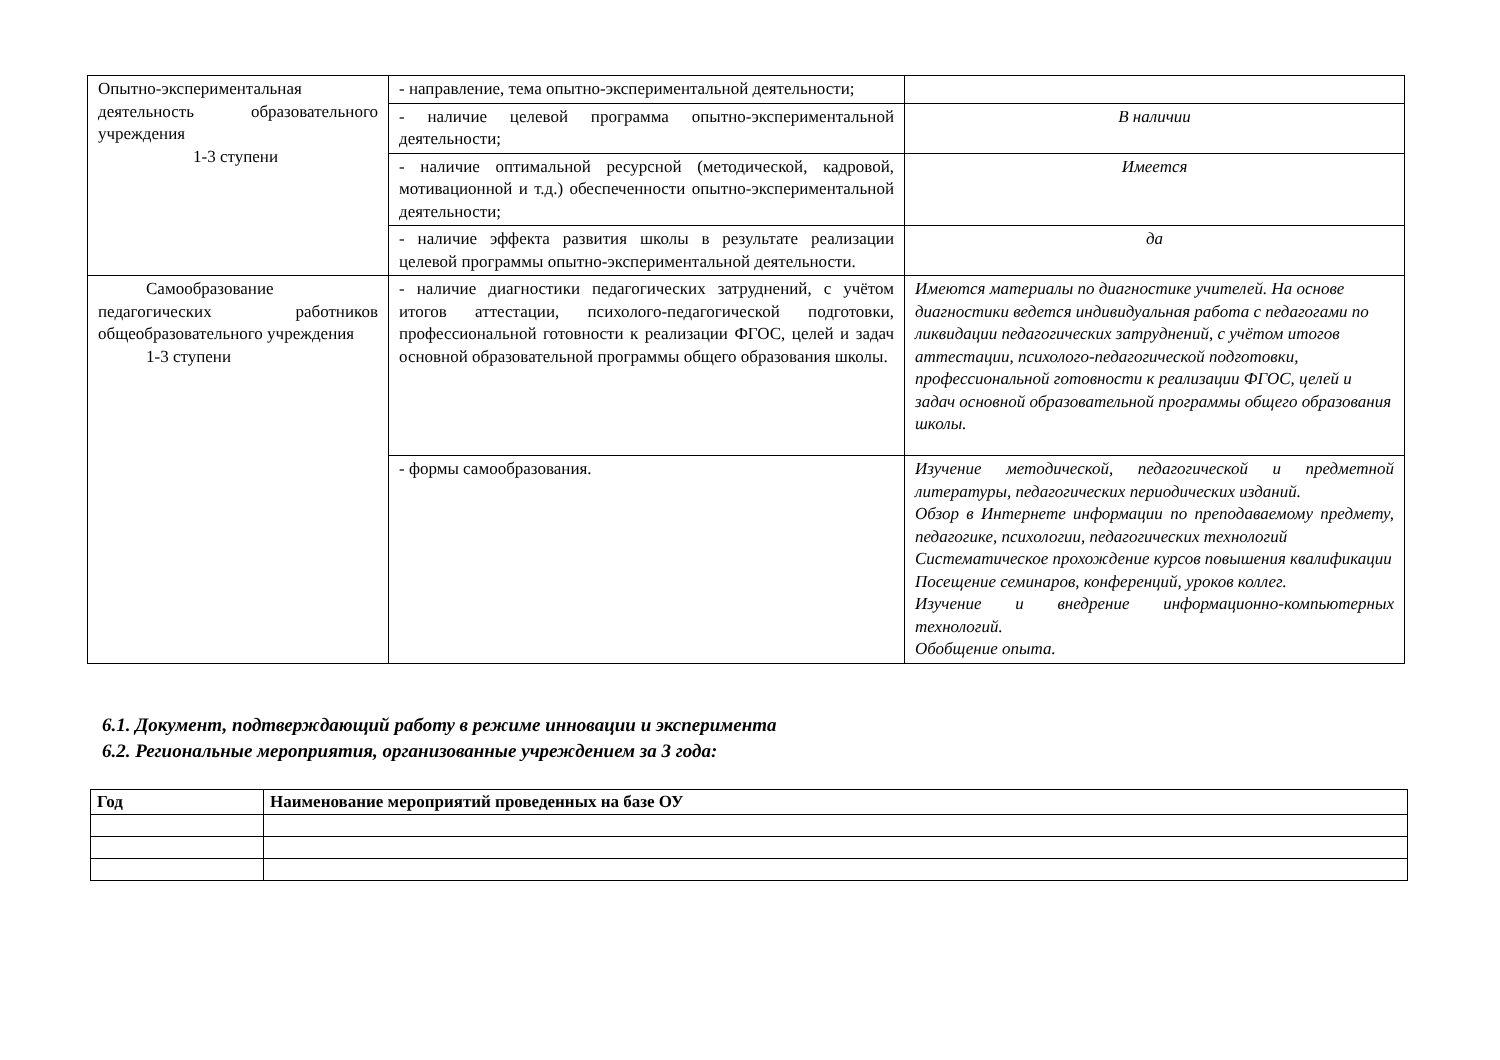| Опытно-экспериментальная деятельность образовательного учреждения 1-3 ступени | - направление, тема опытно-экспериментальной деятельности; | |
| | - наличие целевой программа опытно-экспериментальной деятельности; | В наличии |
| | - наличие оптимальной ресурсной (методической, кадровой, мотивационной и т.д.) обеспеченности опытно-экспериментальной деятельности; | Имеется |
| | - наличие эффекта развития школы в результате реализации целевой программы опытно-экспериментальной деятельности. | да |
| Самообразование педагогических работников общеобразовательного учреждения 1-3 ступени | - наличие диагностики педагогических затруднений, с учётом итогов аттестации, психолого-педагогической подготовки, профессиональной готовности к реализации ФГОС, целей и задач основной образовательной программы общего образования школы. | Имеются материалы по диагностике учителей. На основе диагностики ведется индивидуальная работа с педагогами по ликвидации педагогических затруднений, с учётом итогов аттестации, психолого-педагогической подготовки, профессиональной готовности к реализации ФГОС, целей и задач основной образовательной программы общего образования школы. |
| | - формы самообразования. | Изучение методической, педагогической и предметной литературы, педагогических периодических изданий. Обзор в Интернете информации по преподаваемому предмету, педагогике, психологии, педагогических технологий Систематическое прохождение курсов повышения квалификации Посещение семинаров, конференций, уроков коллег. Изучение и внедрение информационно-компьютерных технологий. Обобщение опыта. |
6.1. Документ, подтверждающий работу в режиме инновации и эксперимента
6.2. Региональные мероприятия, организованные учреждением за 3 года:
| Год | Наименование мероприятий проведенных на базе ОУ |
| --- | --- |